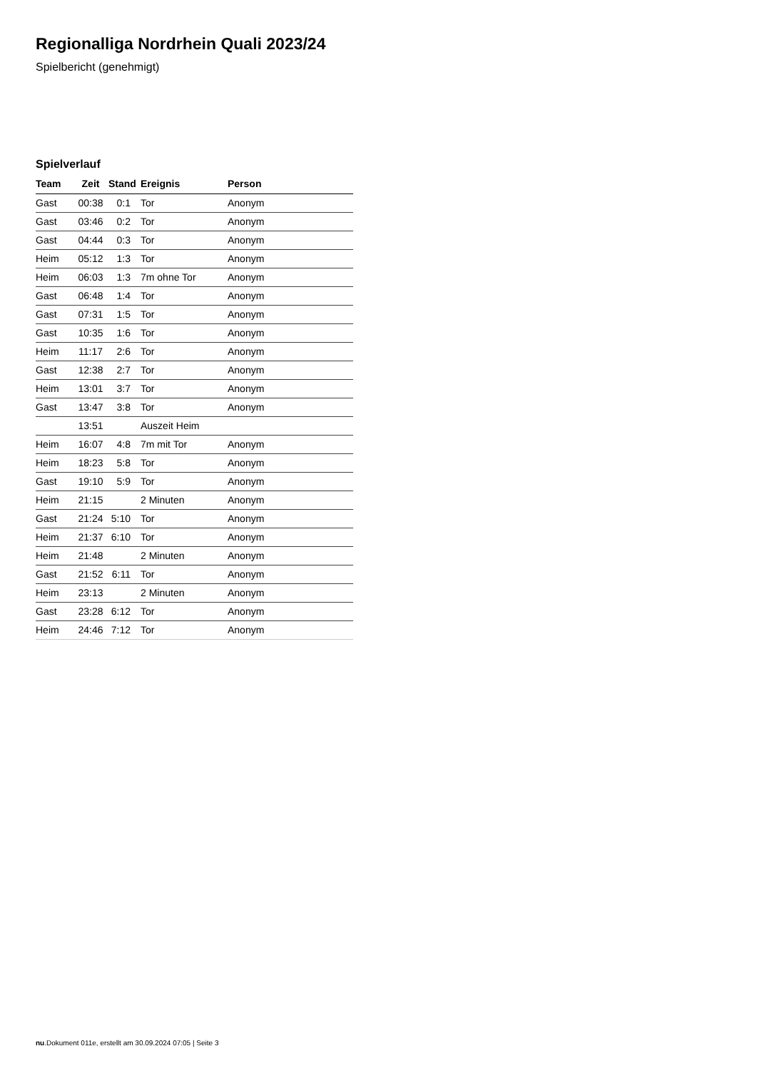Regionalliga Nordrhein Quali 2023/24
Spielbericht (genehmigt)
Spielverlauf
| Team | Zeit | Stand | Ereignis | Person |
| --- | --- | --- | --- | --- |
| Gast | 00:38 | 0:1 | Tor | Anonym |
| Gast | 03:46 | 0:2 | Tor | Anonym |
| Gast | 04:44 | 0:3 | Tor | Anonym |
| Heim | 05:12 | 1:3 | Tor | Anonym |
| Heim | 06:03 | 1:3 | 7m ohne Tor | Anonym |
| Gast | 06:48 | 1:4 | Tor | Anonym |
| Gast | 07:31 | 1:5 | Tor | Anonym |
| Gast | 10:35 | 1:6 | Tor | Anonym |
| Heim | 11:17 | 2:6 | Tor | Anonym |
| Gast | 12:38 | 2:7 | Tor | Anonym |
| Heim | 13:01 | 3:7 | Tor | Anonym |
| Gast | 13:47 | 3:8 | Tor | Anonym |
| | 13:51 | | Auszeit Heim | |
| Heim | 16:07 | 4:8 | 7m mit Tor | Anonym |
| Heim | 18:23 | 5:8 | Tor | Anonym |
| Gast | 19:10 | 5:9 | Tor | Anonym |
| Heim | 21:15 | | 2 Minuten | Anonym |
| Gast | 21:24 | 5:10 | Tor | Anonym |
| Heim | 21:37 | 6:10 | Tor | Anonym |
| Heim | 21:48 | | 2 Minuten | Anonym |
| Gast | 21:52 | 6:11 | Tor | Anonym |
| Heim | 23:13 | | 2 Minuten | Anonym |
| Gast | 23:28 | 6:12 | Tor | Anonym |
| Heim | 24:46 | 7:12 | Tor | Anonym |
nu.Dokument 011e, erstellt am 30.09.2024 07:05 | Seite 3